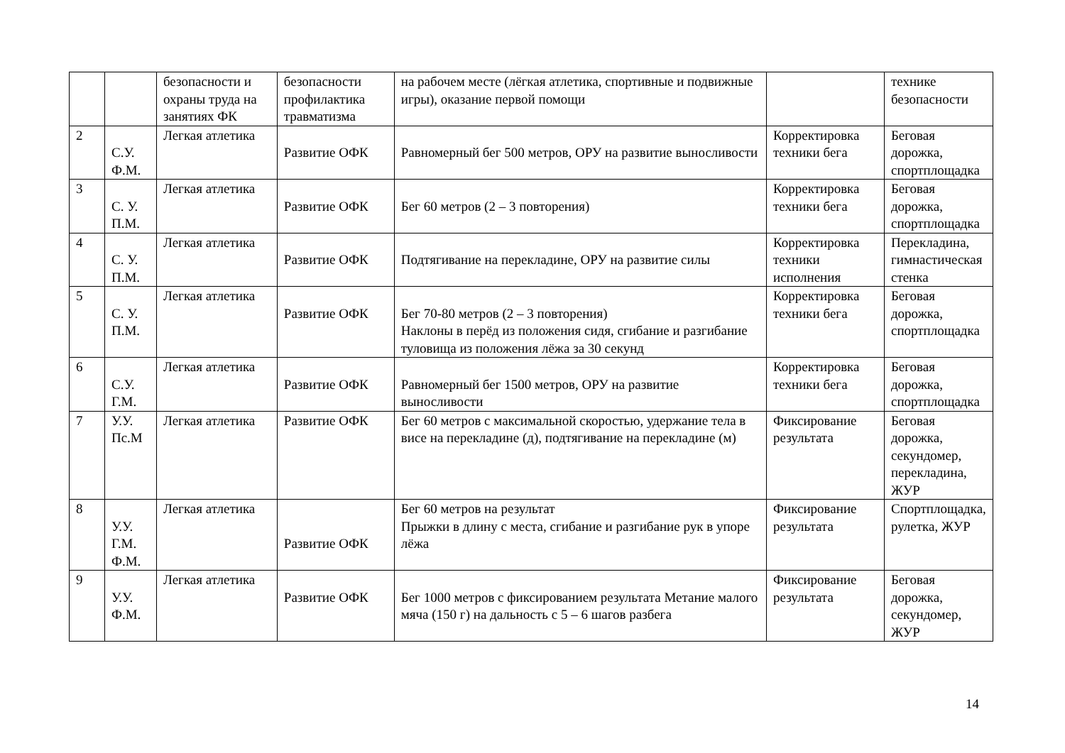| | | безопасности и охраны труда на занятиях ФК | безопасности профилактика травматизма | на рабочем месте (лёгкая атлетика, спортивные и подвижные игры), оказание первой помощи | | технике безопасности |
| 2 | С.У. Ф.М. | Легкая атлетика | Развитие ОФК | Равномерный бег 500 метров, ОРУ на развитие выносливости | Корректировка техники бега | Беговая дорожка, спортплощадка |
| 3 | С. У. П.М. | Легкая атлетика | Развитие ОФК | Бег 60 метров (2 – 3 повторения) | Корректировка техники бега | Беговая дорожка, спортплощадка |
| 4 | С. У. П.М. | Легкая атлетика | Развитие ОФК | Подтягивание на перекладине, ОРУ на развитие силы | Корректировка техники исполнения | Перекладина, гимнастическая стенка |
| 5 | С. У. П.М. | Легкая атлетика | Развитие ОФК | Бег 70-80 метров (2 – 3 повторения) Наклоны в перёд из положения сидя, сгибание и разгибание туловища из положения лёжа за 30 секунд | Корректировка техники бега | Беговая дорожка, спортплощадка |
| 6 | С.У. Г.М. | Легкая атлетика | Развитие ОФК | Равномерный бег 1500 метров, ОРУ на развитие выносливости | Корректировка техники бега | Беговая дорожка, спортплощадка |
| 7 | У.У. Пс.М | Легкая атлетика | Развитие ОФК | Бег 60 метров с максимальной скоростью, удержание тела в висе на перекладине (д), подтягивание на перекладине (м) | Фиксирование результата | Беговая дорожка, секундомер, перекладина, ЖУР |
| 8 | У.У. Г.М. Ф.М. | Легкая атлетика | Развитие ОФК | Бег 60 метров на результат Прыжки в длину с места, сгибание и разгибание рук в упоре лёжа | Фиксирование результата | Спортплощадка, рулетка, ЖУР |
| 9 | У.У. Ф.М. | Легкая атлетика | Развитие ОФК | Бег 1000 метров с фиксированием результата Метание малого мяча (150 г) на дальность с 5 – 6 шагов разбега | Фиксирование результата | Беговая дорожка, секундомер, ЖУР |
14